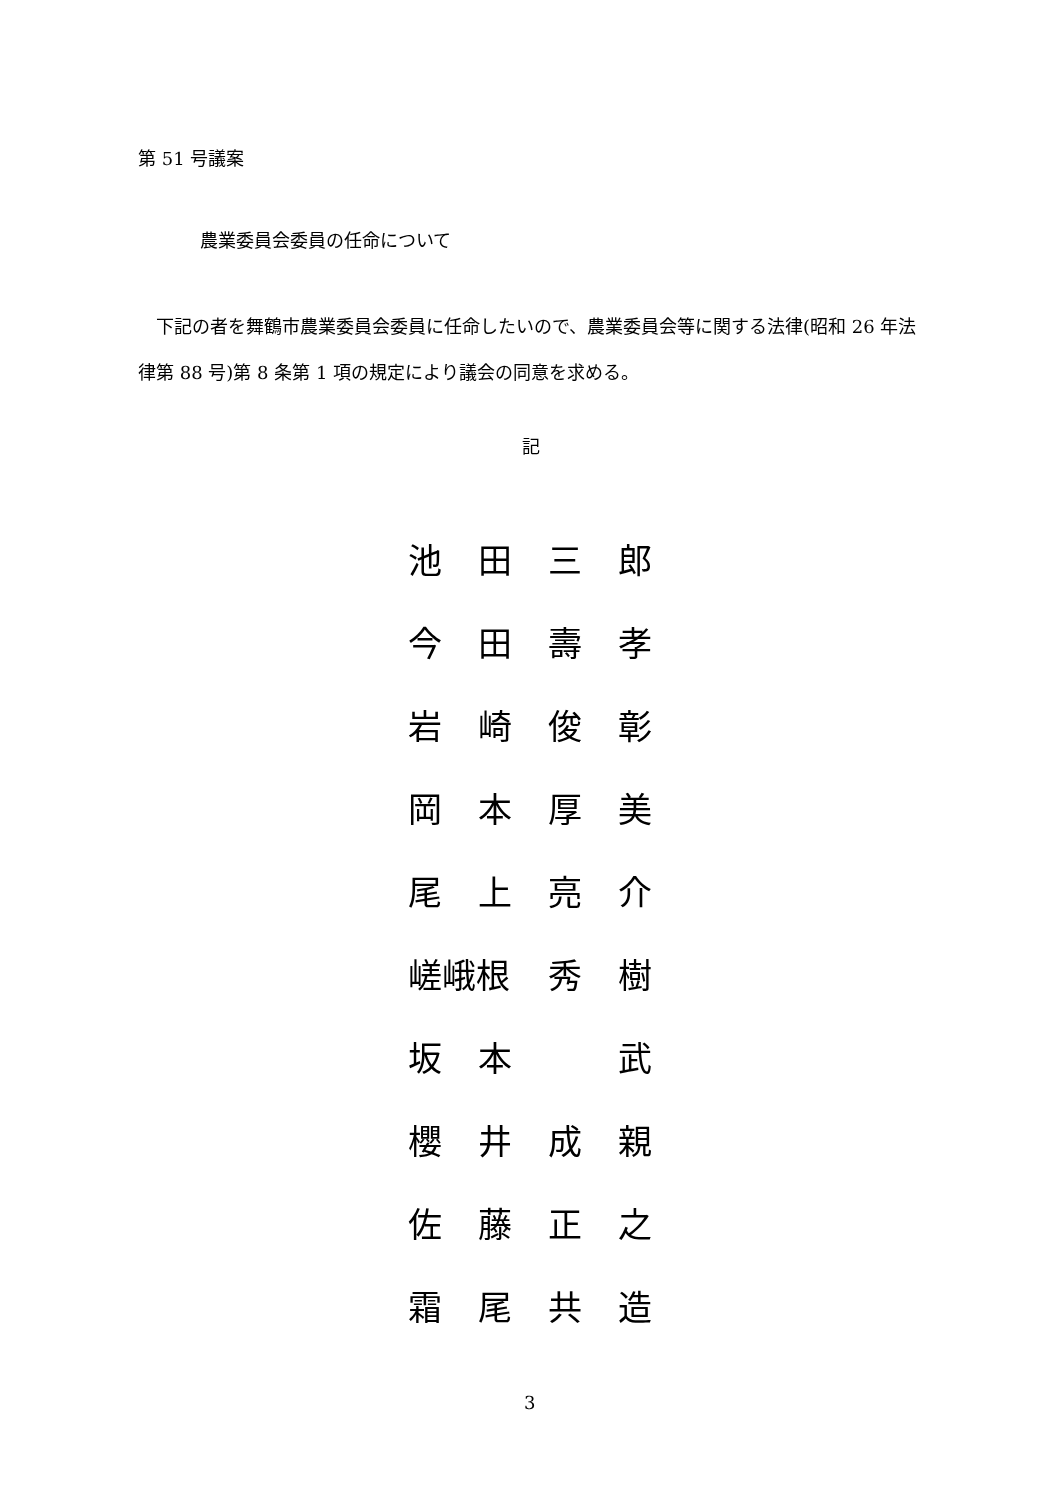第 51 号議案
農業委員会委員の任命について
　下記の者を舞鶴市農業委員会委員に任命したいので、農業委員会等に関する法律(昭和 26 年法律第 88 号)第 8 条第 1 項の規定により議会の同意を求める。
記
池田三郎
今田壽孝
岩崎俊彰
岡本厚美
尾上亮介
嵯峨根 秀 樹
坂本 武
櫻井成親
佐藤正之
霜尾共造
3